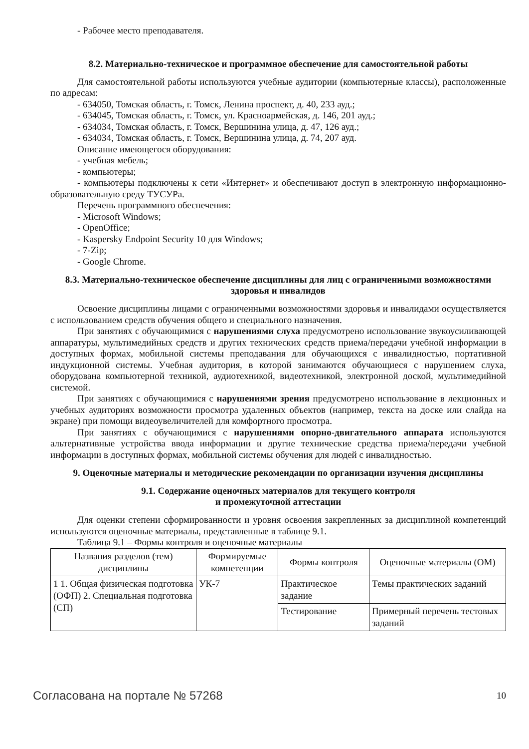- Рабочее место преподавателя.
8.2. Материально-техническое и программное обеспечение для самостоятельной работы
Для самостоятельной работы используются учебные аудитории (компьютерные классы), расположенные по адресам:
- 634050, Томская область, г. Томск, Ленина проспект, д. 40, 233 ауд.;
- 634045, Томская область, г. Томск, ул. Красноармейская, д. 146, 201 ауд.;
- 634034, Томская область, г. Томск, Вершинина улица, д. 47, 126 ауд.;
- 634034, Томская область, г. Томск, Вершинина улица, д. 74, 207 ауд.
Описание имеющегося оборудования:
- учебная мебель;
- компьютеры;
- компьютеры подключены к сети «Интернет» и обеспечивают доступ в электронную информационно-образовательную среду ТУСУРа.
Перечень программного обеспечения:
- Microsoft Windows;
- OpenOffice;
- Kaspersky Endpoint Security 10 для Windows;
- 7-Zip;
- Google Chrome.
8.3. Материально-техническое обеспечение дисциплины для лиц с ограниченными возможностями здоровья и инвалидов
Освоение дисциплины лицами с ограниченными возможностями здоровья и инвалидами осуществляется с использованием средств обучения общего и специального назначения.
При занятиях с обучающимися с нарушениями слуха предусмотрено использование звукоусиливающей аппаратуры, мультимедийных средств и других технических средств приема/передачи учебной информации в доступных формах, мобильной системы преподавания для обучающихся с инвалидностью, портативной индукционной системы. Учебная аудитория, в которой занимаются обучающиеся с нарушением слуха, оборудована компьютерной техникой, аудиотехникой, видеотехникой, электронной доской, мультимедийной системой.
При занятиях с обучающимися с нарушениями зрения предусмотрено использование в лекционных и учебных аудиториях возможности просмотра удаленных объектов (например, текста на доске или слайда на экране) при помощи видеоувеличителей для комфортного просмотра.
При занятиях с обучающимися с нарушениями опорно-двигательного аппарата используются альтернативные устройства ввода информации и другие технические средства приема/передачи учебной информации в доступных формах, мобильной системы обучения для людей с инвалидностью.
9. Оценочные материалы и методические рекомендации по организации изучения дисциплины
9.1. Содержание оценочных материалов для текущего контроля
и промежуточной аттестации
Для оценки степени сформированности и уровня освоения закрепленных за дисциплиной компетенций используются оценочные материалы, представленные в таблице 9.1.
Таблица 9.1 – Формы контроля и оценочные материалы
| Названия разделов (тем) дисциплины | Формируемые компетенции | Формы контроля | Оценочные материалы (ОМ) |
| --- | --- | --- | --- |
| 1 1. Общая физическая подготовка (ОФП) 2. Специальная подготовка (СП) | УК-7 | Практическое задание | Темы практических заданий |
| | | Тестирование | Примерный перечень тестовых заданий |
Согласована на портале № 57268 10